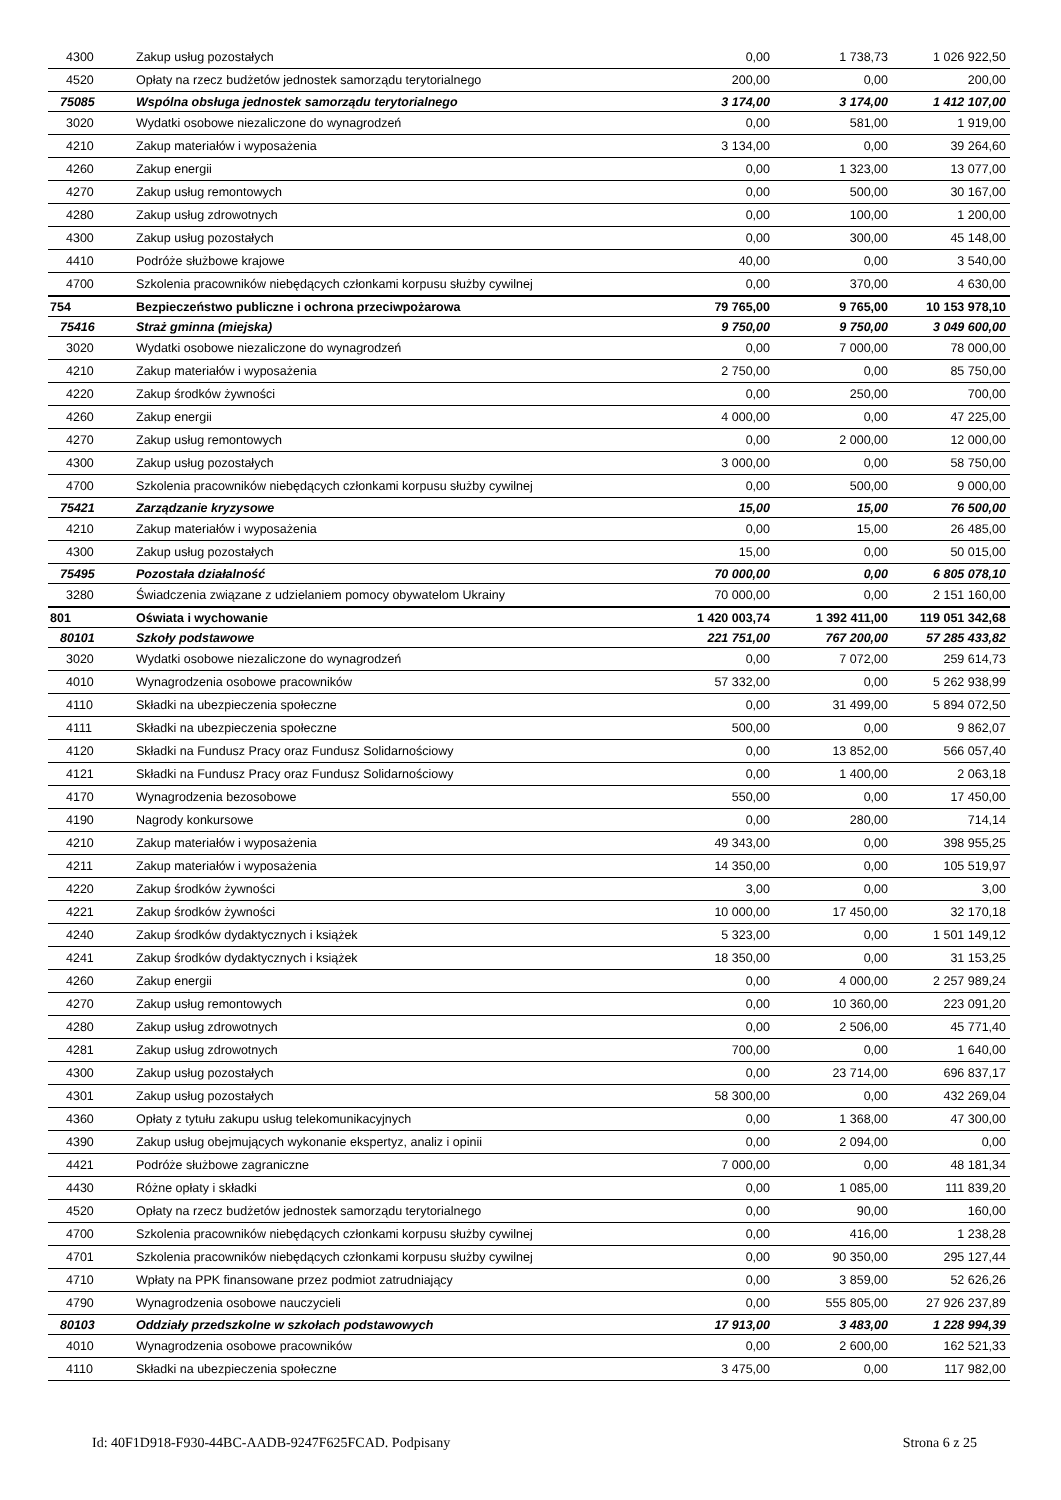| 4300 | Zakup usług pozostałych | 0,00 | 1 738,73 | 1 026 922,50 |
| 4520 | Opłaty na rzecz budżetów jednostek samorządu terytorialnego | 200,00 | 0,00 | 200,00 |
| 75085 | Wspólna obsługa jednostek samorządu terytorialnego | 3 174,00 | 3 174,00 | 1 412 107,00 |
| 3020 | Wydatki osobowe niezaliczone do wynagrodzeń | 0,00 | 581,00 | 1 919,00 |
| 4210 | Zakup materiałów i wyposażenia | 3 134,00 | 0,00 | 39 264,60 |
| 4260 | Zakup energii | 0,00 | 1 323,00 | 13 077,00 |
| 4270 | Zakup usług remontowych | 0,00 | 500,00 | 30 167,00 |
| 4280 | Zakup usług zdrowotnych | 0,00 | 100,00 | 1 200,00 |
| 4300 | Zakup usług pozostałych | 0,00 | 300,00 | 45 148,00 |
| 4410 | Podróże służbowe krajowe | 40,00 | 0,00 | 3 540,00 |
| 4700 | Szkolenia pracowników niebędących członkami korpusu służby cywilnej | 0,00 | 370,00 | 4 630,00 |
| 754 | Bezpieczeństwo publiczne i ochrona przeciwpożarowa | 79 765,00 | 9 765,00 | 10 153 978,10 |
| 75416 | Straż gminna (miejska) | 9 750,00 | 9 750,00 | 3 049 600,00 |
| 3020 | Wydatki osobowe niezaliczone do wynagrodzeń | 0,00 | 7 000,00 | 78 000,00 |
| 4210 | Zakup materiałów i wyposażenia | 2 750,00 | 0,00 | 85 750,00 |
| 4220 | Zakup środków żywności | 0,00 | 250,00 | 700,00 |
| 4260 | Zakup energii | 4 000,00 | 0,00 | 47 225,00 |
| 4270 | Zakup usług remontowych | 0,00 | 2 000,00 | 12 000,00 |
| 4300 | Zakup usług pozostałych | 3 000,00 | 0,00 | 58 750,00 |
| 4700 | Szkolenia pracowników niebędących członkami korpusu służby cywilnej | 0,00 | 500,00 | 9 000,00 |
| 75421 | Zarządzanie kryzysowe | 15,00 | 15,00 | 76 500,00 |
| 4210 | Zakup materiałów i wyposażenia | 0,00 | 15,00 | 26 485,00 |
| 4300 | Zakup usług pozostałych | 15,00 | 0,00 | 50 015,00 |
| 75495 | Pozostała działalność | 70 000,00 | 0,00 | 6 805 078,10 |
| 3280 | Świadczenia związane z udzielaniem pomocy obywatelom Ukrainy | 70 000,00 | 0,00 | 2 151 160,00 |
| 801 | Oświata i wychowanie | 1 420 003,74 | 1 392 411,00 | 119 051 342,68 |
| 80101 | Szkoły podstawowe | 221 751,00 | 767 200,00 | 57 285 433,82 |
| 3020 | Wydatki osobowe niezaliczone do wynagrodzeń | 0,00 | 7 072,00 | 259 614,73 |
| 4010 | Wynagrodzenia osobowe pracowników | 57 332,00 | 0,00 | 5 262 938,99 |
| 4110 | Składki na ubezpieczenia społeczne | 0,00 | 31 499,00 | 5 894 072,50 |
| 4111 | Składki na ubezpieczenia społeczne | 500,00 | 0,00 | 9 862,07 |
| 4120 | Składki na Fundusz Pracy oraz Fundusz Solidarnościowy | 0,00 | 13 852,00 | 566 057,40 |
| 4121 | Składki na Fundusz Pracy oraz Fundusz Solidarnościowy | 0,00 | 1 400,00 | 2 063,18 |
| 4170 | Wynagrodzenia bezosobowe | 550,00 | 0,00 | 17 450,00 |
| 4190 | Nagrody konkursowe | 0,00 | 280,00 | 714,14 |
| 4210 | Zakup materiałów i wyposażenia | 49 343,00 | 0,00 | 398 955,25 |
| 4211 | Zakup materiałów i wyposażenia | 14 350,00 | 0,00 | 105 519,97 |
| 4220 | Zakup środków żywności | 3,00 | 0,00 | 3,00 |
| 4221 | Zakup środków żywności | 10 000,00 | 17 450,00 | 32 170,18 |
| 4240 | Zakup środków dydaktycznych i książek | 5 323,00 | 0,00 | 1 501 149,12 |
| 4241 | Zakup środków dydaktycznych i książek | 18 350,00 | 0,00 | 31 153,25 |
| 4260 | Zakup energii | 0,00 | 4 000,00 | 2 257 989,24 |
| 4270 | Zakup usług remontowych | 0,00 | 10 360,00 | 223 091,20 |
| 4280 | Zakup usług zdrowotnych | 0,00 | 2 506,00 | 45 771,40 |
| 4281 | Zakup usług zdrowotnych | 700,00 | 0,00 | 1 640,00 |
| 4300 | Zakup usług pozostałych | 0,00 | 23 714,00 | 696 837,17 |
| 4301 | Zakup usług pozostałych | 58 300,00 | 0,00 | 432 269,04 |
| 4360 | Opłaty z tytułu zakupu usług telekomunikacyjnych | 0,00 | 1 368,00 | 47 300,00 |
| 4390 | Zakup usług obejmujących wykonanie ekspertyz, analiz i opinii | 0,00 | 2 094,00 | 0,00 |
| 4421 | Podróże służbowe zagraniczne | 7 000,00 | 0,00 | 48 181,34 |
| 4430 | Różne opłaty i składki | 0,00 | 1 085,00 | 111 839,20 |
| 4520 | Opłaty na rzecz budżetów jednostek samorządu terytorialnego | 0,00 | 90,00 | 160,00 |
| 4700 | Szkolenia pracowników niebędących członkami korpusu służby cywilnej | 0,00 | 416,00 | 1 238,28 |
| 4701 | Szkolenia pracowników niebędących członkami korpusu służby cywilnej | 0,00 | 90 350,00 | 295 127,44 |
| 4710 | Wpłaty na PPK finansowane przez podmiot zatrudniający | 0,00 | 3 859,00 | 52 626,26 |
| 4790 | Wynagrodzenia osobowe nauczycieli | 0,00 | 555 805,00 | 27 926 237,89 |
| 80103 | Oddziały przedszkolne w szkołach podstawowych | 17 913,00 | 3 483,00 | 1 228 994,39 |
| 4010 | Wynagrodzenia osobowe pracowników | 0,00 | 2 600,00 | 162 521,33 |
| 4110 | Składki na ubezpieczenia społeczne | 3 475,00 | 0,00 | 117 982,00 |
Id: 40F1D918-F930-44BC-AADB-9247F625FCAD. Podpisany Strona 6 z 25